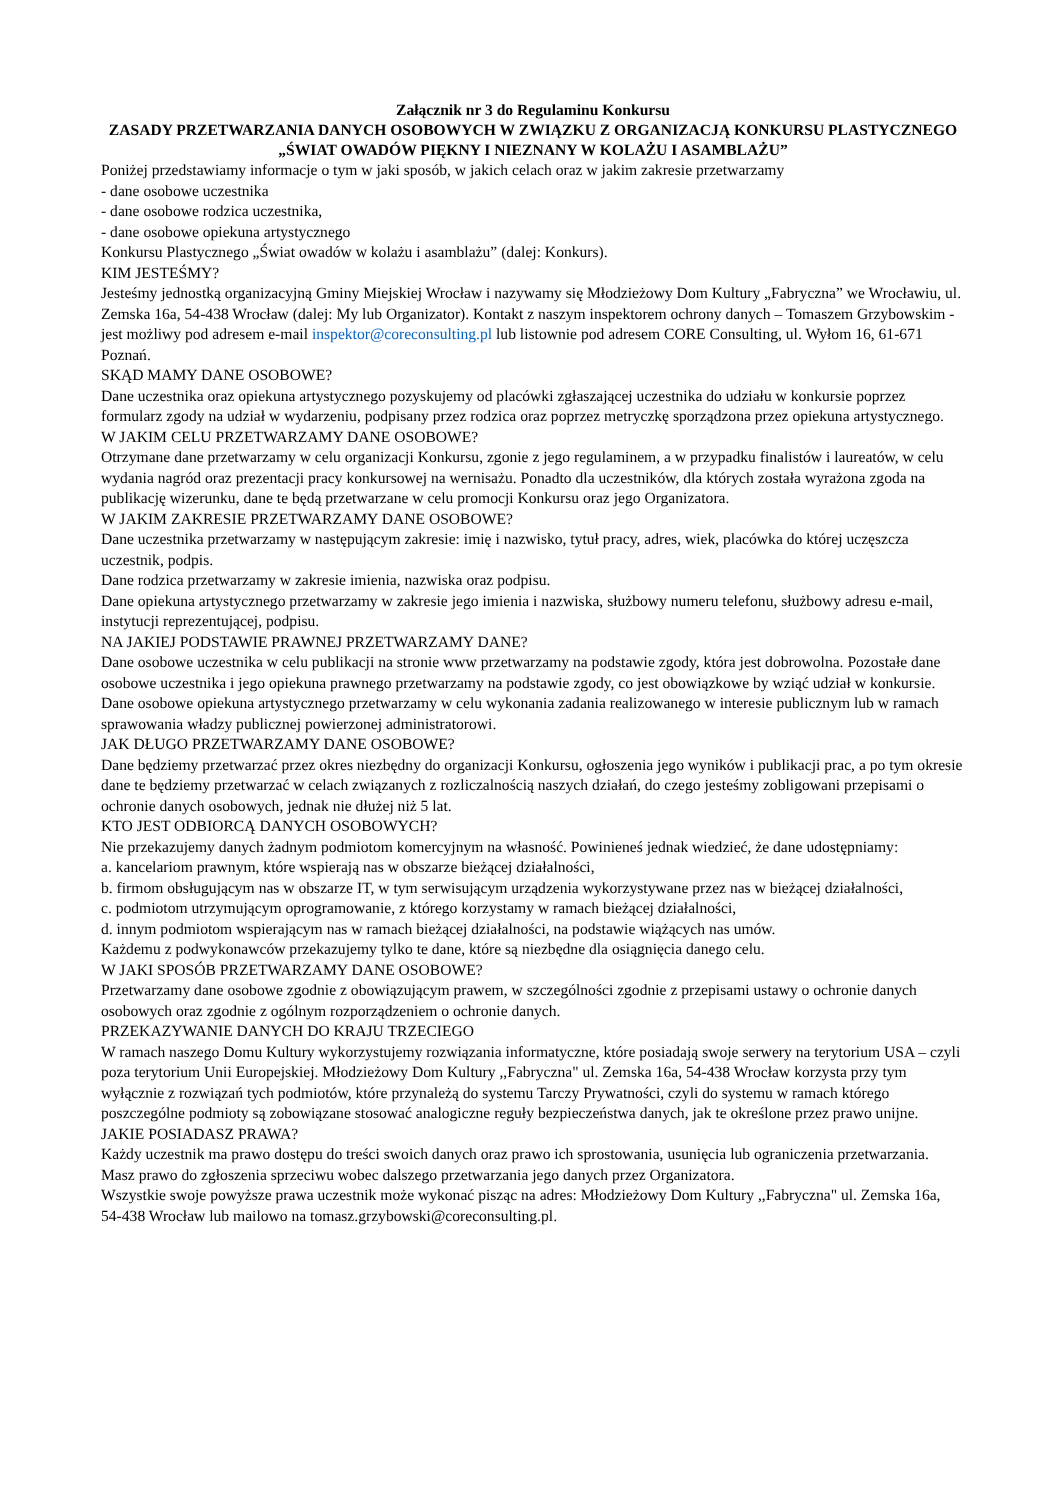Załącznik nr 3 do Regulaminu Konkursu
ZASADY PRZETWARZANIA DANYCH OSOBOWYCH W ZWIĄZKU Z ORGANIZACJĄ KONKURSU PLASTYCZNEGO „ŚWIAT OWADÓW PIĘKNY I NIEZNANY W KOLAŻU I ASAMBLAŻU”
Poniżej przedstawiamy informacje o tym w jaki sposób, w jakich celach oraz w jakim zakresie przetwarzamy
- dane osobowe uczestnika
- dane osobowe rodzica uczestnika,
- dane osobowe opiekuna artystycznego
Konkursu Plastycznego „Świat owadów w kolażu i asamblażu” (dalej: Konkurs).
KIM JESTEŚMY?
Jesteśmy jednostką organizacyjną Gminy Miejskiej Wrocław i nazywamy się Młodzieżowy Dom Kultury „Fabryczna” we Wrocławiu, ul. Zemska 16a, 54-438 Wrocław (dalej: My lub Organizator). Kontakt z naszym inspektorem ochrony danych – Tomaszem Grzybowskim - jest możliwy pod adresem e-mail inspektor@coreconsulting.pl lub listownie pod adresem CORE Consulting, ul. Wyłom 16, 61-671 Poznań.
SKĄD MAMY DANE OSOBOWE?
Dane uczestnika oraz opiekuna artystycznego pozyskujemy od placówki zgłaszającej uczestnika do udziału w konkursie poprzez formularz zgody na udział w wydarzeniu, podpisany przez rodzica oraz poprzez metryczkę sporządzona przez opiekuna artystycznego.
W JAKIM CELU PRZETWARZAMY DANE OSOBOWE?
Otrzymane dane przetwarzamy w celu organizacji Konkursu, zgonie z jego regulaminem, a w przypadku finalistów i laureatów, w celu wydania nagród oraz prezentacji pracy konkursowej na wernisażu. Ponadto dla uczestników, dla których została wyrażona zgoda na publikację wizerunku, dane te będą przetwarzane w celu promocji Konkursu oraz jego Organizatora.
W JAKIM ZAKRESIE PRZETWARZAMY DANE OSOBOWE?
Dane uczestnika przetwarzamy w następującym zakresie: imię i nazwisko, tytuł pracy, adres, wiek, placówka do której uczęszcza uczestnik, podpis.
Dane rodzica przetwarzamy w zakresie imienia, nazwiska oraz podpisu.
Dane opiekuna artystycznego przetwarzamy w zakresie jego imienia i nazwiska, służbowy numeru telefonu, służbowy adresu e-mail, instytucji reprezentującej, podpisu.
NA JAKIEJ PODSTAWIE PRAWNEJ PRZETWARZAMY DANE?
Dane osobowe uczestnika w celu publikacji na stronie www przetwarzamy na podstawie zgody, która jest dobrowolna. Pozostałe dane osobowe uczestnika i jego opiekuna prawnego przetwarzamy na podstawie zgody, co jest obowiązkowe by wziąć udział w konkursie. Dane osobowe opiekuna artystycznego przetwarzamy w celu wykonania zadania realizowanego w interesie publicznym lub w ramach sprawowania władzy publicznej powierzonej administratorowi.
JAK DŁUGO PRZETWARZAMY DANE OSOBOWE?
Dane będziemy przetwarzać przez okres niezbędny do organizacji Konkursu, ogłoszenia jego wyników i publikacji prac, a po tym okresie dane te będziemy przetwarzać w celach związanych z rozliczalnością naszych działań, do czego jesteśmy zobligowani przepisami o ochronie danych osobowych, jednak nie dłużej niż 5 lat.
KTO JEST ODBIORCĄ DANYCH OSOBOWYCH?
Nie przekazujemy danych żadnym podmiotom komercyjnym na własność. Powinieneś jednak wiedzieć, że dane udostępniamy:
a. kancelariom prawnym, które wspierają nas w obszarze bieżącej działalności,
b. firmom obsługującym nas w obszarze IT, w tym serwisującym urządzenia wykorzystywane przez nas w bieżącej działalności,
c. podmiotom utrzymującym oprogramowanie, z którego korzystamy w ramach bieżącej działalności,
d. innym podmiotom wspierającym nas w ramach bieżącej działalności, na podstawie wiążących nas umów.
Każdemu z podwykonawców przekazujemy tylko te dane, które są niezbędne dla osiągnięcia danego celu.
W JAKI SPOSÓB PRZETWARZAMY DANE OSOBOWE?
Przetwarzamy dane osobowe zgodnie z obowiązującym prawem, w szczególności zgodnie z przepisami ustawy o ochronie danych osobowych oraz zgodnie z ogólnym rozporządzeniem o ochronie danych.
PRZEKAZYWANIE DANYCH DO KRAJU TRZECIEGO
W ramach naszego Domu Kultury wykorzystujemy rozwiązania informatyczne, które posiadają swoje serwery na terytorium USA – czyli poza terytorium Unii Europejskiej. Młodzieżowy Dom Kultury ,,Fabryczna" ul. Zemska 16a, 54-438 Wrocław korzysta przy tym wyłącznie z rozwiązań tych podmiotów, które przynależą do systemu Tarczy Prywatności, czyli do systemu w ramach którego poszczególne podmioty są zobowiązane stosować analogiczne reguły bezpieczeństwa danych, jak te określone przez prawo unijne.
JAKIE POSIADASZ PRAWA?
Każdy uczestnik ma prawo dostępu do treści swoich danych oraz prawo ich sprostowania, usunięcia lub ograniczenia przetwarzania.
Masz prawo do zgłoszenia sprzeciwu wobec dalszego przetwarzania jego danych przez Organizatora.
Wszystkie swoje powyższe prawa uczestnik może wykonać pisząc na adres: Młodzieżowy Dom Kultury ,,Fabryczna" ul. Zemska 16a, 54-438 Wrocław lub mailowo na tomasz.grzybowski@coreconsulting.pl.